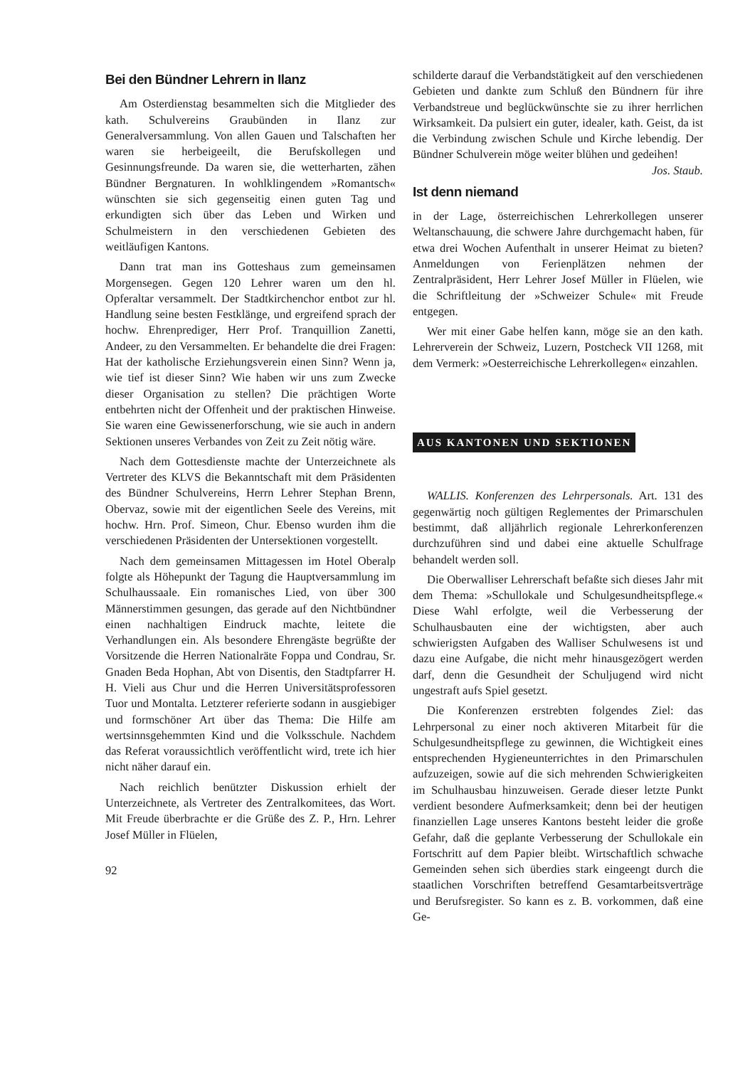Bei den Bündner Lehrern in Ilanz
Am Osterdienstag besammelten sich die Mitglieder des kath. Schulvereins Graubünden in Ilanz zur Generalversammlung. Von allen Gauen und Talschaften her waren sie herbeigeeilt, die Berufskollegen und Gesinnungsfreunde. Da waren sie, die wetterharten, zähen Bündner Bergnaturen. In wohlklingendem »Romantsch« wünschten sie sich gegenseitig einen guten Tag und erkundigten sich über das Leben und Wirken und Schulmeistern in den verschiedenen Gebieten des weitläufigen Kantons.
Dann trat man ins Gotteshaus zum gemeinsamen Morgensegen. Gegen 120 Lehrer waren um den hl. Opferaltar versammelt. Der Stadtkirchenchor entbot zur hl. Handlung seine besten Festklänge, und ergreifend sprach der hochw. Ehrenprediger, Herr Prof. Tranquillion Zanetti, Andeer, zu den Versammelten. Er behandelte die drei Fragen: Hat der katholische Erziehungsverein einen Sinn? Wenn ja, wie tief ist dieser Sinn? Wie haben wir uns zum Zwecke dieser Organisation zu stellen? Die prächtigen Worte entbehrten nicht der Offenheit und der praktischen Hinweise. Sie waren eine Gewissenerforschung, wie sie auch in andern Sektionen unseres Verbandes von Zeit zu Zeit nötig wäre.
Nach dem Gottesdienste machte der Unterzeichnete als Vertreter des KLVS die Bekanntschaft mit dem Präsidenten des Bündner Schulvereins, Herrn Lehrer Stephan Brenn, Obervaz, sowie mit der eigentlichen Seele des Vereins, mit hochw. Hrn. Prof. Simeon, Chur. Ebenso wurden ihm die verschiedenen Präsidenten der Untersektionen vorgestellt.
Nach dem gemeinsamen Mittagessen im Hotel Oberalp folgte als Höhepunkt der Tagung die Hauptversammlung im Schulhaussaale. Ein romanisches Lied, von über 300 Männerstimmen gesungen, das gerade auf den Nichtbündner einen nachhaltigen Eindruck machte, leitete die Verhandlungen ein. Als besondere Ehrengäste begrüßte der Vorsitzende die Herren Nationalräte Foppa und Condrau, Sr. Gnaden Beda Hophan, Abt von Disentis, den Stadtpfarrer H. H. Vieli aus Chur und die Herren Universitätsprofessoren Tuor und Montalta. Letzterer referierte sodann in ausgiebiger und formschöner Art über das Thema: Die Hilfe am wertsinnsgehemmten Kind und die Volksschule. Nachdem das Referat voraussichtlich veröffentlicht wird, trete ich hier nicht näher darauf ein.
Nach reichlich benützter Diskussion erhielt der Unterzeichnete, als Vertreter des Zentralkomitees, das Wort. Mit Freude überbrachte er die Grüße des Z. P., Hrn. Lehrer Josef Müller in Flüelen,
92
schilderte darauf die Verbandstätigkeit auf den verschiedenen Gebieten und dankte zum Schluß den Bündnern für ihre Verbandstreue und beglückwünschte sie zu ihrer herrlichen Wirksamkeit. Da pulsiert ein guter, idealer, kath. Geist, da ist die Verbindung zwischen Schule und Kirche lebendig. Der Bündner Schulverein möge weiter blühen und gedeihen! Jos. Staub.
Ist denn niemand
in der Lage, österreichischen Lehrerkollegen unserer Weltanschauung, die schwere Jahre durchgemacht haben, für etwa drei Wochen Aufenthalt in unserer Heimat zu bieten? Anmeldungen von Ferienplätzen nehmen der Zentralpräsident, Herr Lehrer Josef Müller in Flüelen, wie die Schriftleitung der »Schweizer Schule« mit Freude entgegen.
Wer mit einer Gabe helfen kann, möge sie an den kath. Lehrerverein der Schweiz, Luzern, Postcheck VII 1268, mit dem Vermerk: »Oesterreichische Lehrerkollegen« einzahlen.
AUS KANTONEN UND SEKTIONEN
WALLIS. Konferenzen des Lehrpersonals. Art. 131 des gegenwärtig noch gültigen Reglementes der Primarschulen bestimmt, daß alljährlich regionale Lehrerkonferenzen durchzuführen sind und dabei eine aktuelle Schulfrage behandelt werden soll.
Die Oberwalliser Lehrerschaft befaßte sich dieses Jahr mit dem Thema: »Schullokale und Schulgesundheitspflege.« Diese Wahl erfolgte, weil die Verbesserung der Schulhausbauten eine der wichtigsten, aber auch schwierigsten Aufgaben des Walliser Schulwesens ist und dazu eine Aufgabe, die nicht mehr hinausgezögert werden darf, denn die Gesundheit der Schuljugend wird nicht ungestraft aufs Spiel gesetzt.
Die Konferenzen erstrebten folgendes Ziel: das Lehrpersonal zu einer noch aktiveren Mitarbeit für die Schulgesundheitspflege zu gewinnen, die Wichtigkeit eines entsprechenden Hygieneunterrichtes in den Primarschulen aufzuzeigen, sowie auf die sich mehrenden Schwierigkeiten im Schulhausbau hinzuweisen. Gerade dieser letzte Punkt verdient besondere Aufmerksamkeit; denn bei der heutigen finanziellen Lage unseres Kantons besteht leider die große Gefahr, daß die geplante Verbesserung der Schullokale ein Fortschritt auf dem Papier bleibt. Wirtschaftlich schwache Gemeinden sehen sich überdies stark eingeengt durch die staatlichen Vorschriften betreffend Gesamtarbeitsverträge und Berufsregister. So kann es z. B. vorkommen, daß eine Ge-